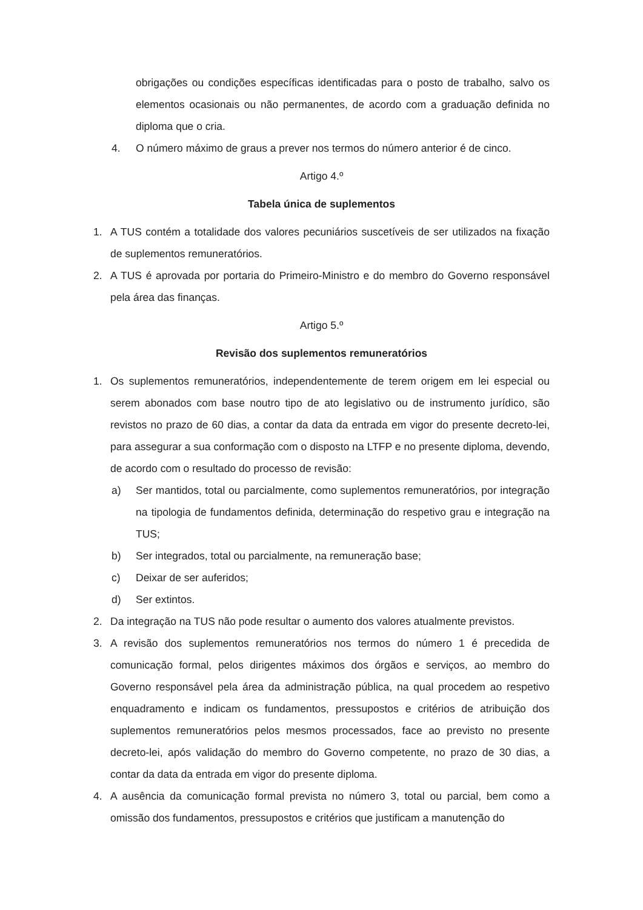obrigações ou condições específicas identificadas para o posto de trabalho, salvo os elementos ocasionais ou não permanentes, de acordo com a graduação definida no diploma que o cria.
4. O número máximo de graus a prever nos termos do número anterior é de cinco.
Artigo 4.º
Tabela única de suplementos
1. A TUS contém a totalidade dos valores pecuniários suscetíveis de ser utilizados na fixação de suplementos remuneratórios.
2. A TUS é aprovada por portaria do Primeiro-Ministro e do membro do Governo responsável pela área das finanças.
Artigo 5.º
Revisão dos suplementos remuneratórios
1. Os suplementos remuneratórios, independentemente de terem origem em lei especial ou serem abonados com base noutro tipo de ato legislativo ou de instrumento jurídico, são revistos no prazo de 60 dias, a contar da data da entrada em vigor do presente decreto-lei, para assegurar a sua conformação com o disposto na LTFP e no presente diploma, devendo, de acordo com o resultado do processo de revisão:
a) Ser mantidos, total ou parcialmente, como suplementos remuneratórios, por integração na tipologia de fundamentos definida, determinação do respetivo grau e integração na TUS;
b) Ser integrados, total ou parcialmente, na remuneração base;
c) Deixar de ser auferidos;
d) Ser extintos.
2. Da integração na TUS não pode resultar o aumento dos valores atualmente previstos.
3. A revisão dos suplementos remuneratórios nos termos do número 1 é precedida de comunicação formal, pelos dirigentes máximos dos órgãos e serviços, ao membro do Governo responsável pela área da administração pública, na qual procedem ao respetivo enquadramento e indicam os fundamentos, pressupostos e critérios de atribuição dos suplementos remuneratórios pelos mesmos processados, face ao previsto no presente decreto-lei, após validação do membro do Governo competente, no prazo de 30 dias, a contar da data da entrada em vigor do presente diploma.
4. A ausência da comunicação formal prevista no número 3, total ou parcial, bem como a omissão dos fundamentos, pressupostos e critérios que justificam a manutenção do